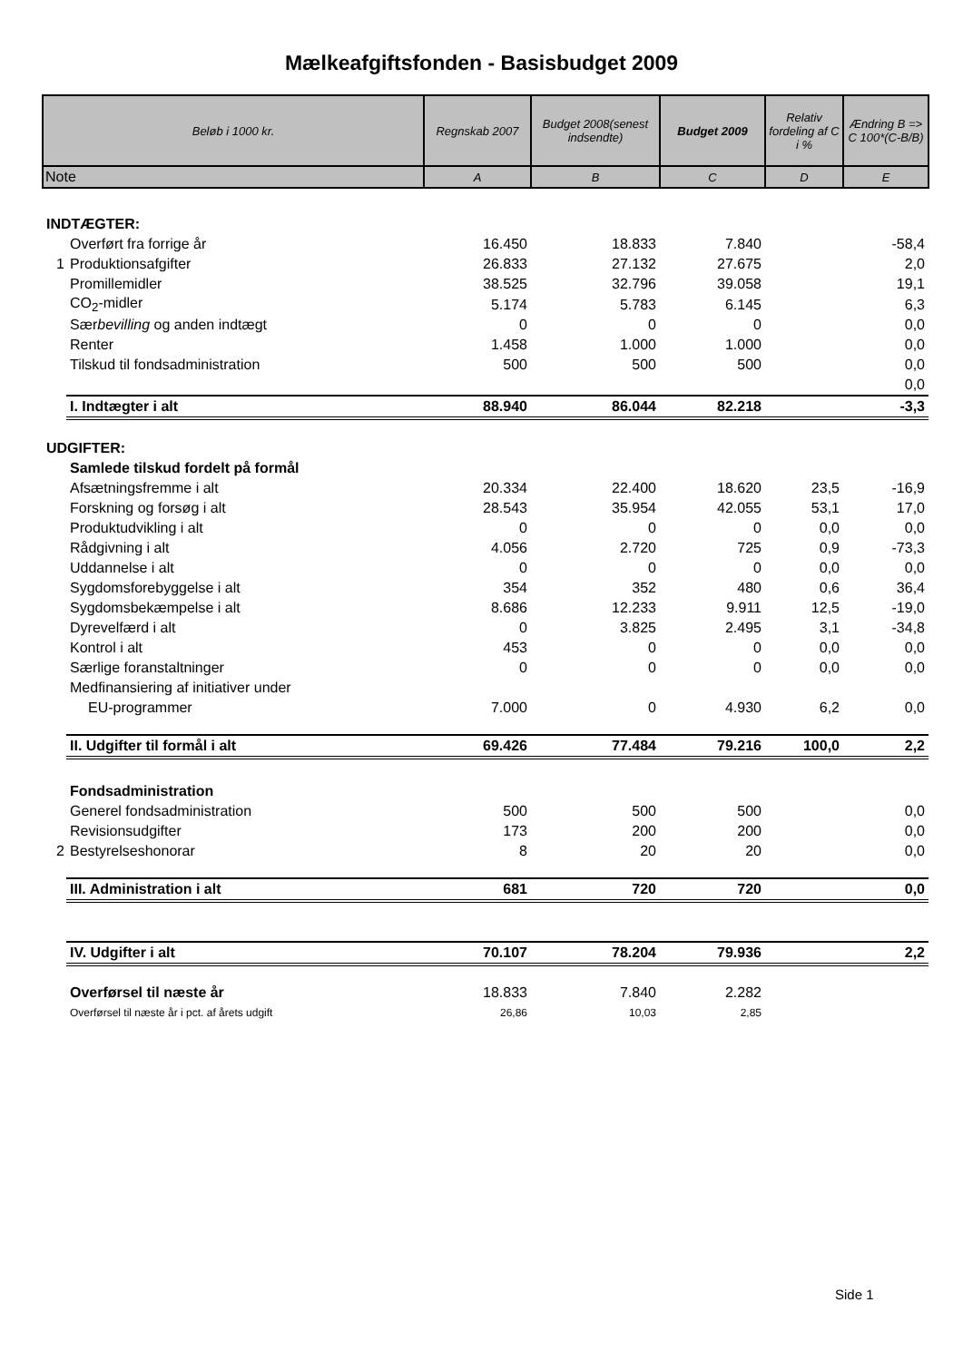Mælkeafgiftsfonden - Basisbudget 2009
| Beløb i 1000 kr. | | Regnskab 2007 | Budget 2008(senest indsendte) | Budget 2009 | Relativ fordeling af C i % | Ændring B => C 100*(C-B/B) |
| --- | --- | --- | --- | --- | --- | --- |
| Note | | A | B | C | D | E |
| INDTÆGTER: | | | | | | |
| | Overført fra forrige år | 16.450 | 18.833 | 7.840 | | -58,4 |
| 1 | Produktionsafgifter | 26.833 | 27.132 | 27.675 | | 2,0 |
| | Promillemidler | 38.525 | 32.796 | 39.058 | | 19,1 |
| | CO<sub>2</sub>-midler | 5.174 | 5.783 | 6.145 | | 6,3 |
| | Sær bevilling og anden indtægt | 0 | 0 | 0 | | 0,0 |
| | Renter | 1.458 | 1.000 | 1.000 | | 0,0 |
| | Tilskud til fondsadministration | 500 | 500 | 500 | | 0,0 |
| | | | | | | 0,0 |
| | I. Indtægter i alt | 88.940 | 86.044 | 82.218 | | -3,3 |
| UDGIFTER: | | | | | | |
| | Samlede tilskud fordelt på formål | | | | | |
| | Afsætningsfremme i alt | 20.334 | 22.400 | 18.620 | 23,5 | -16,9 |
| | Forskning og forsøg i alt | 28.543 | 35.954 | 42.055 | 53,1 | 17,0 |
| | Produktudvikling i alt | 0 | 0 | 0 | 0,0 | 0,0 |
| | Rådgivning i alt | 4.056 | 2.720 | 725 | 0,9 | -73,3 |
| | Uddannelse i alt | 0 | 0 | 0 | 0,0 | 0,0 |
| | Sygdomsforebyggelse i alt | 354 | 352 | 480 | 0,6 | 36,4 |
| | Sygdomsbekæmpelse i alt | 8.686 | 12.233 | 9.911 | 12,5 | -19,0 |
| | Dyrevelfærd i alt | 0 | 3.825 | 2.495 | 3,1 | -34,8 |
| | Kontrol i alt | 453 | 0 | 0 | 0,0 | 0,0 |
| | Særlige foranstaltninger | 0 | 0 | 0 | 0,0 | 0,0 |
| | Medfinansiering af initiativer under | | | | | |
| | EU-programmer | 7.000 | 0 | 4.930 | 6,2 | 0,0 |
| | II. Udgifter til formål i alt | 69.426 | 77.484 | 79.216 | 100,0 | 2,2 |
| | Fondsadministration | | | | | |
| | Generel fondsadministration | 500 | 500 | 500 | | 0,0 |
| | Revisionsudgifter | 173 | 200 | 200 | | 0,0 |
| 2 | Bestyrelseshonorar | 8 | 20 | 20 | | 0,0 |
| | III. Administration i alt | 681 | 720 | 720 | | 0,0 |
| | IV. Udgifter i alt | 70.107 | 78.204 | 79.936 | | 2,2 |
| | Overførsel til næste år | 18.833 | 7.840 | 2.282 | | |
| | Overførsel til næste år i pct. af årets udgift | 26,86 | 10,03 | 2,85 | | |
Side 1